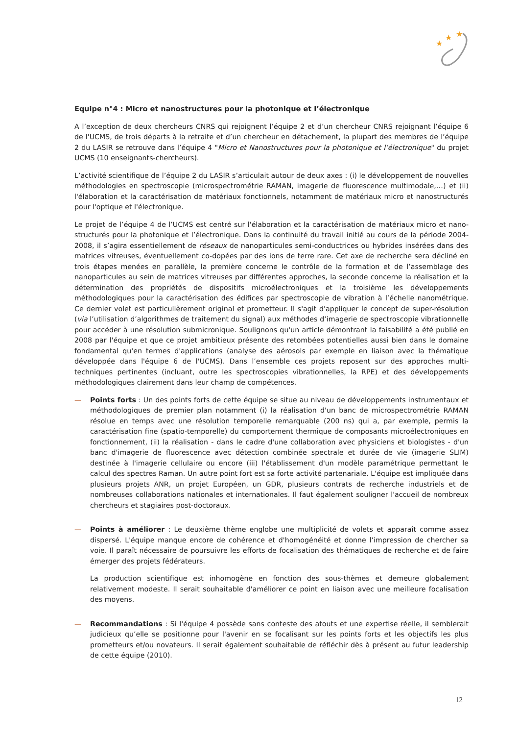★
★
★
Equipe n°4 : Micro et nanostructures pour la photonique et l’électronique
A l’exception de deux chercheurs CNRS qui rejoignent l’équipe 2 et d’un chercheur CNRS rejoignant l’équipe 6 de l'UCMS, de trois départs à la retraite et d’un chercheur en détachement, la plupart des membres de l’équipe 2 du LASIR se retrouve dans l’équipe 4 "Micro et Nanostructures pour la photonique et l’électronique" du projet UCMS (10 enseignants-chercheurs).
L’activité scientifique de l’équipe 2 du LASIR s’articulait autour de deux axes : (i) le développement de nouvelles méthodologies en spectroscopie (microspectrométrie RAMAN, imagerie de fluorescence multimodale,…) et (ii) l'élaboration et la caractérisation de matériaux fonctionnels, notamment de matériaux micro et nanostructurés pour l'optique et l'électronique.
Le projet de l’équipe 4 de l’UCMS est centré sur l'élaboration et la caractérisation de matériaux micro et nano-structurés pour la photonique et l’électronique. Dans la continuité du travail initié au cours de la période 2004-2008, il s’agira essentiellement de réseaux de nanoparticules semi-conductrices ou hybrides insérées dans des matrices vitreuses, éventuellement co-dopées par des ions de terre rare. Cet axe de recherche sera décliné en trois étapes menées en parallèle, la première concerne le contrôle de la formation et de l’assemblage des nanoparticules au sein de matrices vitreuses par différentes approches, la seconde concerne la réalisation et la détermination des propriétés de dispositifs microélectroniques et la troisième les développements méthodologiques pour la caractérisation des édifices par spectroscopie de vibration à l’échelle nanométrique. Ce dernier volet est particulièrement original et prometteur. Il s'agit d'appliquer le concept de super-résolution (via l’utilisation d’algorithmes de traitement du signal) aux méthodes d’imagerie de spectroscopie vibrationnelle pour accéder à une résolution submicronique. Soulignons qu'un article démontrant la faisabilité a été publié en 2008 par l'équipe et que ce projet ambitieux présente des retombées potentielles aussi bien dans le domaine fondamental qu'en termes d'applications (analyse des aérosols par exemple en liaison avec la thématique développée dans l'équipe 6 de l'UCMS). Dans l’ensemble ces projets reposent sur des approches multi-techniques pertinentes (incluant, outre les spectroscopies vibrationnelles, la RPE) et des développements méthodologiques clairement dans leur champ de compétences.
— Points forts : Un des points forts de cette équipe se situe au niveau de développements instrumentaux et méthodologiques de premier plan notamment (i) la réalisation d'un banc de microspectrométrie RAMAN résolue en temps avec une résolution temporelle remarquable (200 ns) qui a, par exemple, permis la caractérisation fine (spatio-temporelle) du comportement thermique de composants microélectroniques en fonctionnement, (ii) la réalisation - dans le cadre d'une collaboration avec physiciens et biologistes - d'un banc d'imagerie de fluorescence avec détection combinée spectrale et durée de vie (imagerie SLIM) destinée à l'imagerie cellulaire ou encore (iii) l'établissement d'un modèle paramétrique permettant le calcul des spectres Raman. Un autre point fort est sa forte activité partenariale. L'équipe est impliquée dans plusieurs projets ANR, un projet Européen, un GDR, plusieurs contrats de recherche industriels et de nombreuses collaborations nationales et internationales. Il faut également souligner l'accueil de nombreux chercheurs et stagiaires post-doctoraux.
— Points à améliorer : Le deuxième thème englobe une multiplicité de volets et apparaît comme assez dispersé. L'équipe manque encore de cohérence et d'homogénéité et donne l’impression de chercher sa voie. Il paraît nécessaire de poursuivre les efforts de focalisation des thématiques de recherche et de faire émerger des projets fédérateurs.
La production scientifique est inhomogène en fonction des sous-thèmes et demeure globalement relativement modeste. Il serait souhaitable d'améliorer ce point en liaison avec une meilleure focalisation des moyens.
— Recommandations : Si l'équipe 4 possède sans conteste des atouts et une expertise réelle, il semblerait judicieux qu’elle se positionne pour l'avenir en se focalisant sur les points forts et les objectifs les plus prometteurs et/ou novateurs. Il serait également souhaitable de réfléchir dès à présent au futur leadership de cette équipe (2010).
12